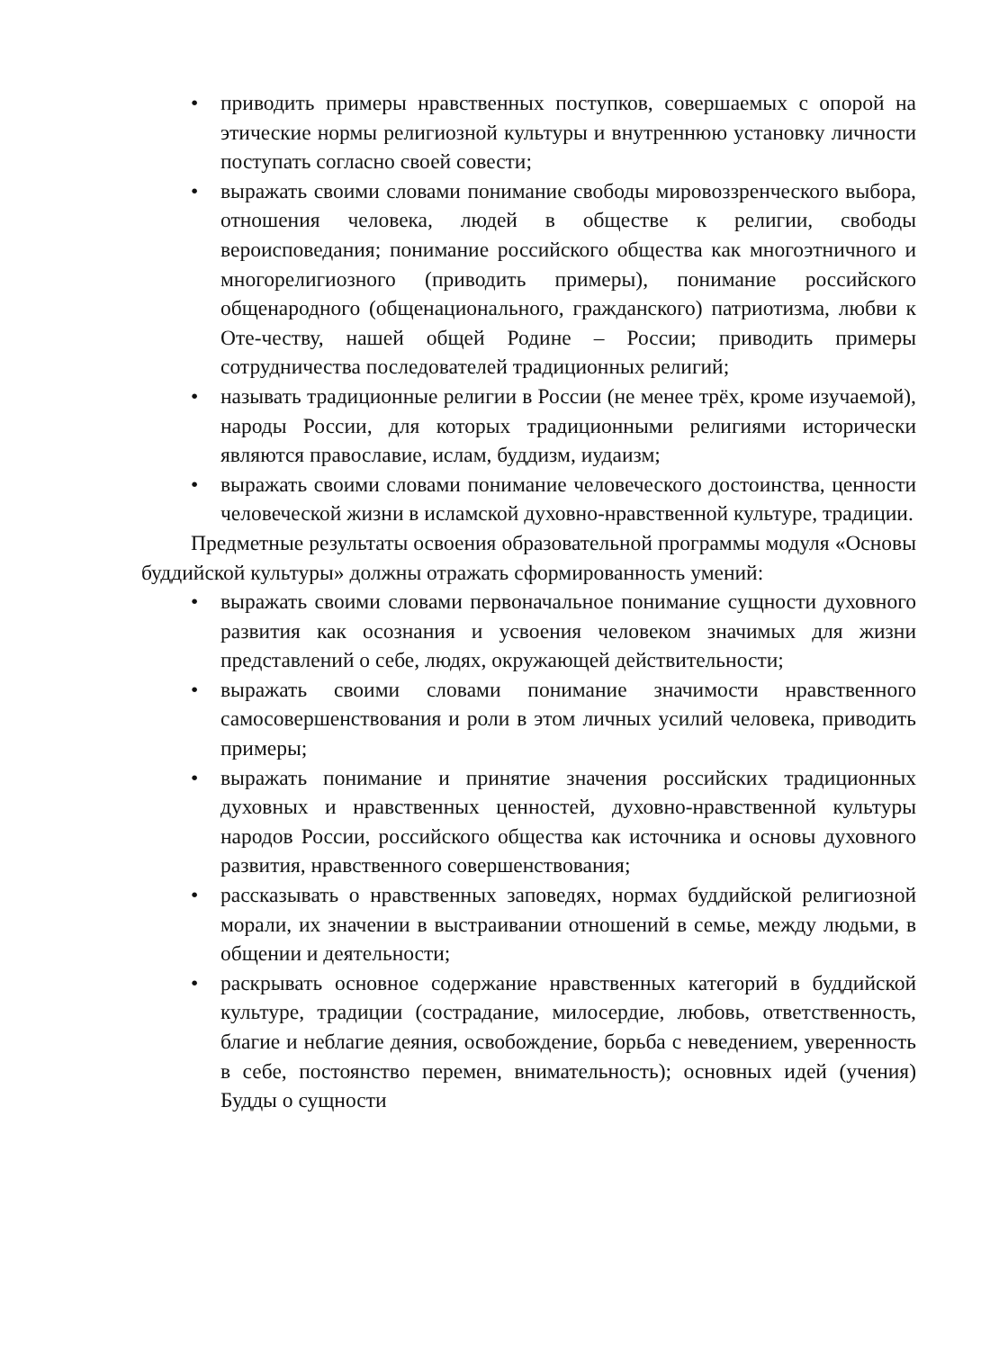• приводить примеры нравственных поступков, совершаемых с опорой на этические нормы религиозной культуры и внутреннюю установку личности поступать согласно своей совести;
• выражать своими словами понимание свободы мировоззренческого выбора, отношения человека, людей в обществе к религии, свободы вероисповедания; понимание российского общества как многоэтничного и многорелигиозного (приводить примеры), понимание российского общенародного (общенационального, гражданского) патриотизма, любви к Оте-честву, нашей общей Родине – России; приводить примеры сотрудничества последователей традиционных религий;
• называть традиционные религии в России (не менее трёх, кроме изучаемой), народы России, для которых традиционными религиями исторически являются православие, ислам, буддизм, иудаизм;
• выражать своими словами понимание человеческого достоинства, ценности человеческой жизни в исламской духовно-нравственной культуре, традиции.
Предметные результаты освоения образовательной программы модуля «Основы буддийской культуры» должны отражать сформированность умений:
• выражать своими словами первоначальное понимание сущности духовного развития как осознания и усвоения человеком значимых для жизни представлений о себе, людях, окружающей действительности;
• выражать своими словами понимание значимости нравственного самосовершенствования и роли в этом личных усилий человека, приводить примеры;
• выражать понимание и принятие значения российских традиционных духовных и нравственных ценностей, духовно-нравственной культуры народов России, российского общества как источника и основы духовного развития, нравственного совершенствования;
• рассказывать о нравственных заповедях, нормах буддийской религиозной морали, их значении в выстраивании отношений в семье, между людьми, в общении и деятельности;
• раскрывать основное содержание нравственных категорий в буддийской культуре, традиции (сострадание, милосердие, любовь, ответственность, благие и неблагие деяния, освобождение, борьба с неведением, уверенность в себе, постоянство перемен, внимательность); основных идей (учения) Будды о сущности